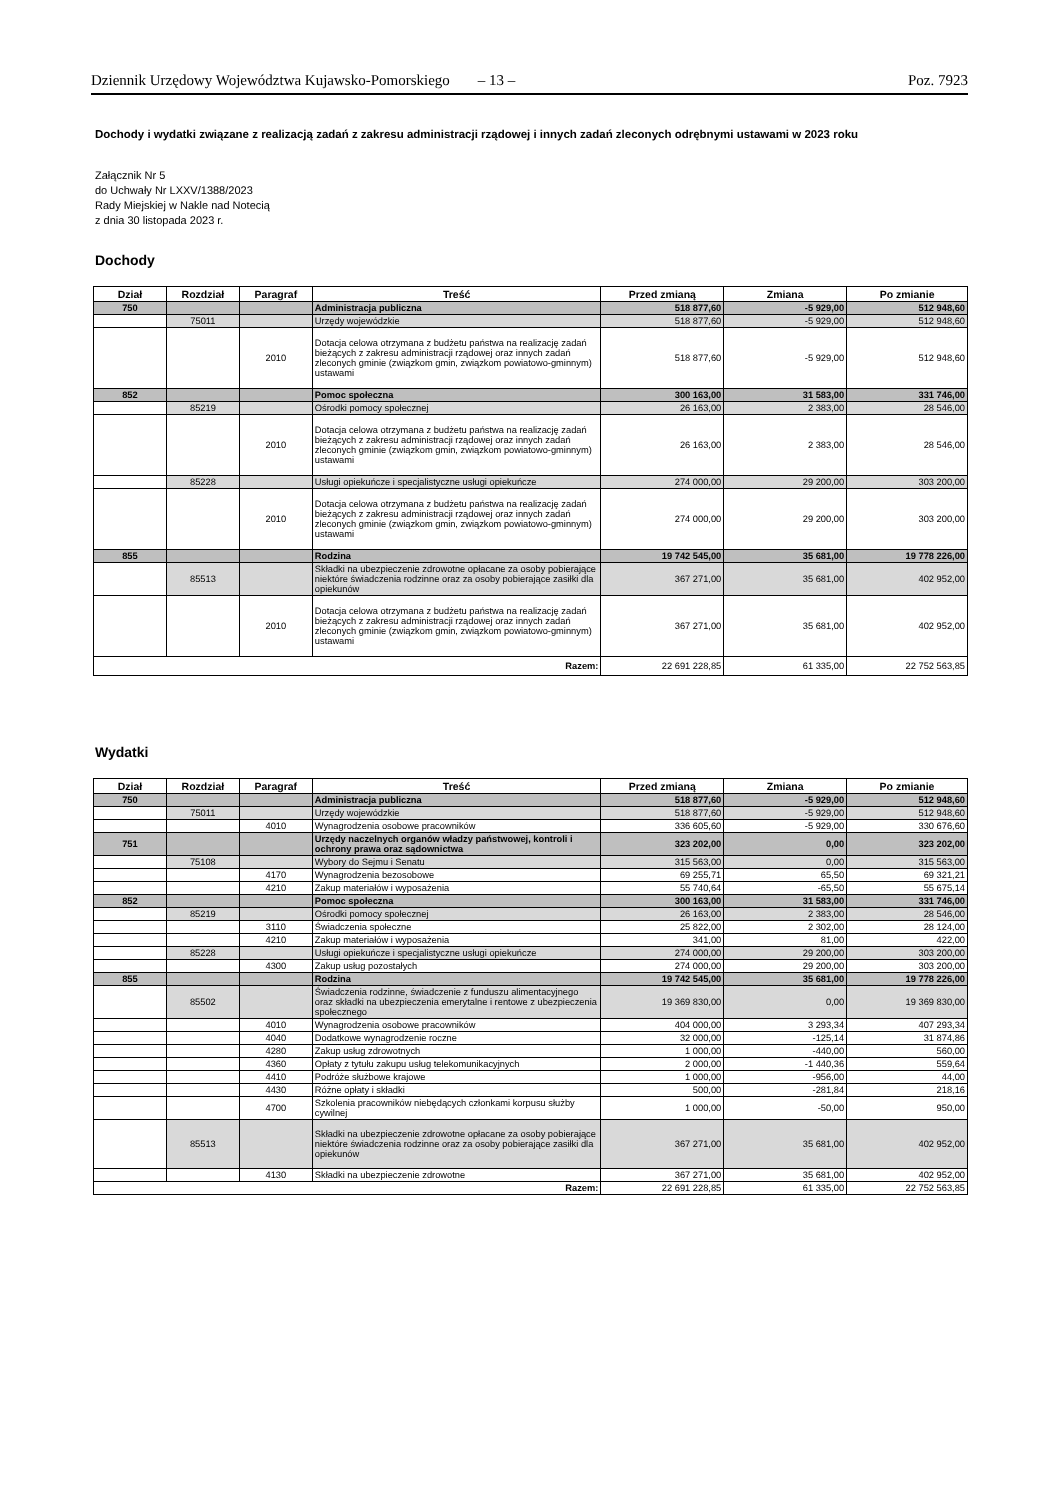Dziennik Urzędowy Województwa Kujawsko-Pomorskiego – 13 – Poz. 7923
Dochody i wydatki związane z realizacją zadań z zakresu administracji rządowej i innych zadań zleconych odrębnymi ustawami w 2023 roku
Załącznik Nr 5
do Uchwały Nr LXXV/1388/2023
Rady Miejskiej w Nakle nad Notecią
z dnia 30 listopada 2023 r.
Dochody
| Dział | Rozdział | Paragraf | Treść | Przed zmianą | Zmiana | Po zmianie |
| --- | --- | --- | --- | --- | --- | --- |
| 750 | | | Administracja publiczna | 518 877,60 | -5 929,00 | 512 948,60 |
| | 75011 | | Urzędy wojewódzkie | 518 877,60 | -5 929,00 | 512 948,60 |
| | | 2010 | Dotacja celowa otrzymana z budżetu państwa na realizację zadań bieżących z zakresu administracji rządowej oraz innych zadań zleconych gminie (związkom gmin, związkom powiatowo-gminnym) ustawami | 518 877,60 | -5 929,00 | 512 948,60 |
| 852 | | | Pomoc społeczna | 300 163,00 | 31 583,00 | 331 746,00 |
| | 85219 | | Ośrodki pomocy społecznej | 26 163,00 | 2 383,00 | 28 546,00 |
| | | 2010 | Dotacja celowa otrzymana z budżetu państwa na realizację zadań bieżących z zakresu administracji rządowej oraz innych zadań zleconych gminie (związkom gmin, związkom powiatowo-gminnym) ustawami | 26 163,00 | 2 383,00 | 28 546,00 |
| | 85228 | | Usługi opiekuńcze i specjalistyczne usługi opiekuńcze | 274 000,00 | 29 200,00 | 303 200,00 |
| | | 2010 | Dotacja celowa otrzymana z budżetu państwa na realizację zadań bieżących z zakresu administracji rządowej oraz innych zadań zleconych gminie (związkom gmin, związkom powiatowo-gminnym) ustawami | 274 000,00 | 29 200,00 | 303 200,00 |
| 855 | | | Rodzina | 19 742 545,00 | 35 681,00 | 19 778 226,00 |
| | 85513 | | Składki na ubezpieczenie zdrowotne opłacane za osoby pobierające niektóre świadczenia rodzinne oraz za osoby pobierające zasiłki dla opiekunów | 367 271,00 | 35 681,00 | 402 952,00 |
| | | 2010 | Dotacja celowa otrzymana z budżetu państwa na realizację zadań bieżących z zakresu administracji rządowej oraz innych zadań zleconych gminie (związkom gmin, związkom powiatowo-gminnym) ustawami | 367 271,00 | 35 681,00 | 402 952,00 |
| Razem: | | | | 22 691 228,85 | 61 335,00 | 22 752 563,85 |
Wydatki
| Dział | Rozdział | Paragraf | Treść | Przed zmianą | Zmiana | Po zmianie |
| --- | --- | --- | --- | --- | --- | --- |
| 750 | | | Administracja publiczna | 518 877,60 | -5 929,00 | 512 948,60 |
| | 75011 | | Urzędy wojewódzkie | 518 877,60 | -5 929,00 | 512 948,60 |
| | | 4010 | Wynagrodzenia osobowe pracowników | 336 605,60 | -5 929,00 | 330 676,60 |
| 751 | | | Urzędy naczelnych organów władzy państwowej, kontroli i ochrony prawa oraz sądownictwa | 323 202,00 | 0,00 | 323 202,00 |
| | 75108 | | Wybory do Sejmu i Senatu | 315 563,00 | 0,00 | 315 563,00 |
| | | 4170 | Wynagrodzenia bezosobowe | 69 255,71 | 65,50 | 69 321,21 |
| | | 4210 | Zakup materiałów i wyposażenia | 55 740,64 | -65,50 | 55 675,14 |
| 852 | | | Pomoc społeczna | 300 163,00 | 31 583,00 | 331 746,00 |
| | 85219 | | Ośrodki pomocy społecznej | 26 163,00 | 2 383,00 | 28 546,00 |
| | | 3110 | Świadczenia społeczne | 25 822,00 | 2 302,00 | 28 124,00 |
| | | 4210 | Zakup materiałów i wyposażenia | 341,00 | 81,00 | 422,00 |
| | 85228 | | Usługi opiekuńcze i specjalistyczne usługi opiekuńcze | 274 000,00 | 29 200,00 | 303 200,00 |
| | | 4300 | Zakup usług pozostałych | 274 000,00 | 29 200,00 | 303 200,00 |
| 855 | | | Rodzina | 19 742 545,00 | 35 681,00 | 19 778 226,00 |
| | 85502 | | Świadczenia rodzinne, świadczenie z funduszu alimentacyjnego oraz składki na ubezpieczenia emerytalne i rentowe z ubezpieczenia społecznego | 19 369 830,00 | 0,00 | 19 369 830,00 |
| | | 4010 | Wynagrodzenia osobowe pracowników | 404 000,00 | 3 293,34 | 407 293,34 |
| | | 4040 | Dodatkowe wynagrodzenie roczne | 32 000,00 | -125,14 | 31 874,86 |
| | | 4280 | Zakup usług zdrowotnych | 1 000,00 | -440,00 | 560,00 |
| | | 4360 | Opłaty z tytułu zakupu usług telekomunikacyjnych | 2 000,00 | -1 440,36 | 559,64 |
| | | 4410 | Podróże służbowe krajowe | 1 000,00 | -956,00 | 44,00 |
| | | 4430 | Różne opłaty i składki | 500,00 | -281,84 | 218,16 |
| | | 4700 | Szkolenia pracowników niebędących członkami korpusu służby cywilnej | 1 000,00 | -50,00 | 950,00 |
| | 85513 | | Składki na ubezpieczenie zdrowotne opłacane za osoby pobierające niektóre świadczenia rodzinne oraz za osoby pobierające zasiłki dla opiekunów | 367 271,00 | 35 681,00 | 402 952,00 |
| | | 4130 | Składki na ubezpieczenie zdrowotne | 367 271,00 | 35 681,00 | 402 952,00 |
| Razem: | | | | 22 691 228,85 | 61 335,00 | 22 752 563,85 |